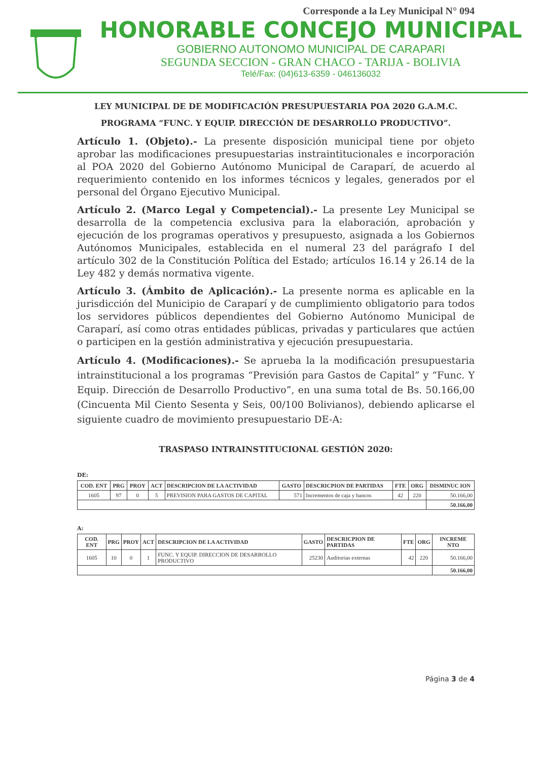Corresponde a la Ley Municipal N° 094
HONORABLE CONCEJO MUNICIPAL
GOBIERNO AUTONOMO MUNICIPAL DE CARAPARI
SEGUNDA SECCION - GRAN CHACO - TARIJA - BOLIVIA
Telé/Fax: (04)613-6359 - 046136032
LEY MUNICIPAL DE DE MODIFICACIÓN PRESUPUESTARIA POA 2020 G.A.M.C.
PROGRAMA “FUNC. Y EQUIP. DIRECCIÓN DE DESARROLLO PRODUCTIVO”.
Artículo 1. (Objeto).- La presente disposición municipal tiene por objeto aprobar las modificaciones presupuestarias instraintitucionales e incorporación al POA 2020 del Gobierno Autónomo Municipal de Caraparí, de acuerdo al requerimiento contenido en los informes técnicos y legales, generados por el personal del Órgano Ejecutivo Municipal.
Artículo 2. (Marco Legal y Competencial).- La presente Ley Municipal se desarrolla de la competencia exclusiva para la elaboración, aprobación y ejecución de los programas operativos y presupuesto, asignada a los Gobiernos Autónomos Municipales, establecida en el numeral 23 del parágrafo I del artículo 302 de la Constitución Política del Estado; artículos 16.14 y 26.14 de la Ley 482 y demás normativa vigente.
Artículo 3. (Ámbito de Aplicación).- La presente norma es aplicable en la jurisdicción del Municipio de Caraparí y de cumplimiento obligatorio para todos los servidores públicos dependientes del Gobierno Autónomo Municipal de Caraparí, así como otras entidades públicas, privadas y particulares que actúen o participen en la gestión administrativa y ejecución presupuestaria.
Artículo 4. (Modificaciones).- Se aprueba la la modificación presupuestaria intrainstitucional a los programas “Previsión para Gastos de Capital” y “Func. Y Equip. Dirección de Desarrollo Productivo”, en una suma total de Bs. 50.166,00 (Cincuenta Mil Ciento Sesenta y Seis, 00/100 Bolivianos), debiendo aplicarse el siguiente cuadro de movimiento presupuestario DE-A:
TRASPASO INTRAINSTITUCIONAL GESTIÓN 2020:
DE:
| COD. ENT | PRG | PROY | ACT | DESCRIPCION DE LA ACTIVIDAD | GASTO | DESCRICPION DE PARTIDAS | FTE | ORG | DISMINUC ION |
| --- | --- | --- | --- | --- | --- | --- | --- | --- | --- |
| 1605 | 97 | 0 | 5 | PREVISION PARA GASTOS DE CAPITAL | 571 | Incrementos de caja y bancos | 42 | 220 | 50.166,00 |
| | | | | | | | | | 50.166,00 |
A:
| COD. ENT | PRG | PROY | ACT | DESCRIPCION DE LA ACTIVIDAD | GASTO | DESCRICPION DE PARTIDAS | FTE | ORG | INCREME NTO |
| --- | --- | --- | --- | --- | --- | --- | --- | --- | --- |
| 1605 | 10 | 0 | 1 | FUNC. Y EQUIP. DIRECCION DE DESARROLLO PRODUCTIVO | 25230 | Auditorias externas | 42 | 220 | 50.166,00 |
| | | | | | | | | | 50.166,00 |
Página 3 de 4